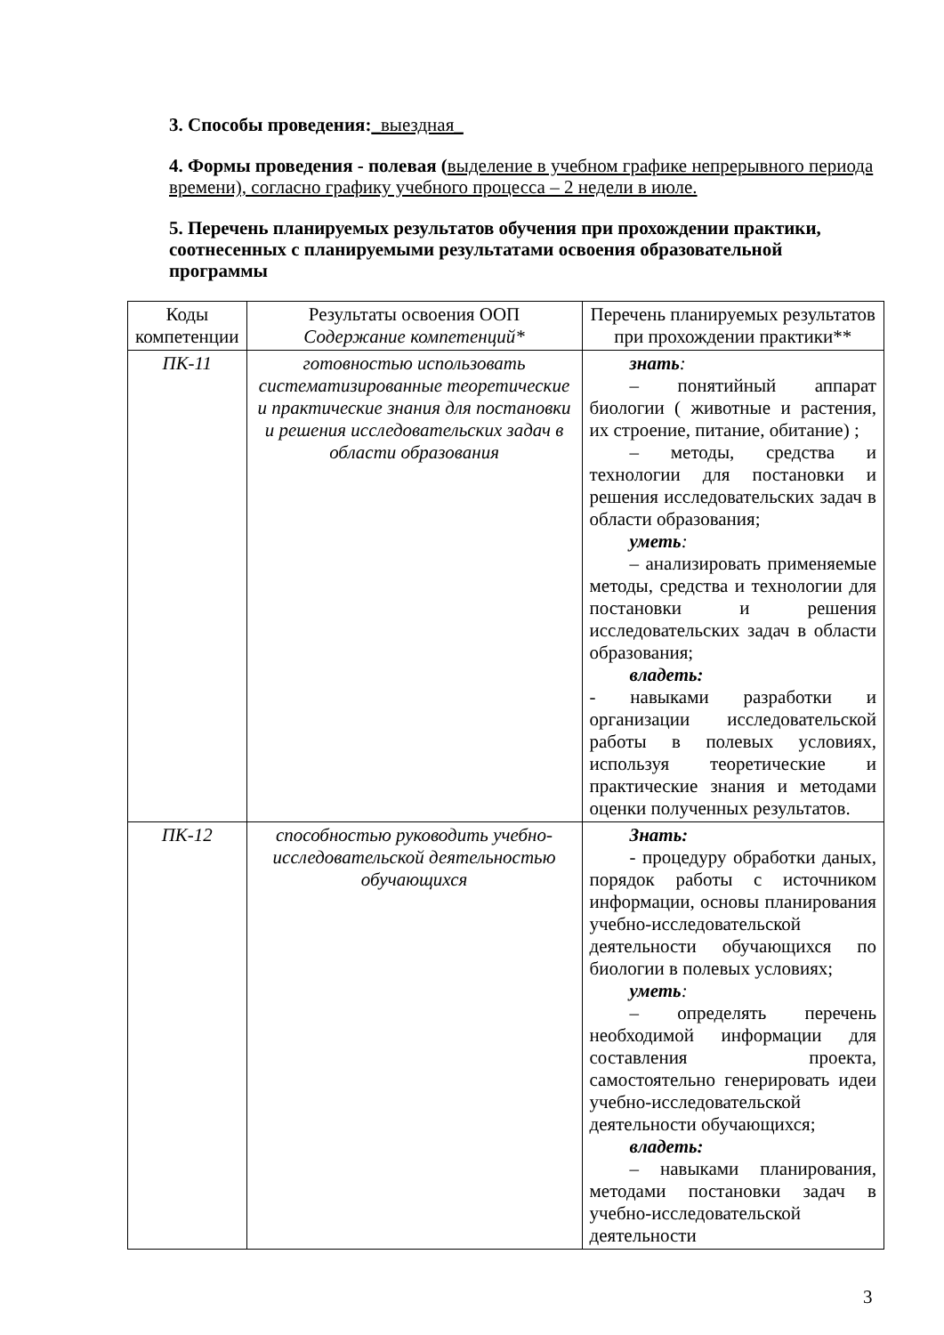3. Способы проведения:_выездная_
4. Формы проведения - полевая (выделение в учебном графике непрерывного периода времени), согласно графику учебного процесса – 2 недели в июле.
5. Перечень планируемых результатов обучения при прохождении практики, соотнесенных с планируемыми результатами освоения образовательной программы
| Коды компетенции | Результаты освоения ООП Содержание компетенций* | Перечень планируемых результатов при прохождении практики** |
| ПК-11 | готовностью использовать систематизированные теоретические и практические знания для постановки и решения исследовательских задач в области образования | знать : – понятийный аппарат биологии ( животные и растения, их строение, питание, обитание) ; – методы, средства и технологии для постановки и решения исследовательских задач в области образования; уметь : – анализировать применяемые методы, средства и технологии для постановки и решения исследовательских задач в области образования; владеть: - навыками разработки и организации исследовательской работы в полевых условиях, используя теоретические и практические знания и методами оценки полученных результатов. |
| ПК-12 | способностью руководить учебно-исследовательской деятельностью обучающихся | Знать: - процедуру обработки даных, порядок работы с источником информации, основы планирования учебно-исследовательской деятельности обучающихся по биологии в полевых условиях; уметь : – определять перечень необходимой информации для составления проекта, самостоятельно генерировать идеи учебно-исследовательской деятельности обучающихся; владеть: – навыками планирования, методами постановки задач в учебно-исследовательской деятельности |
3